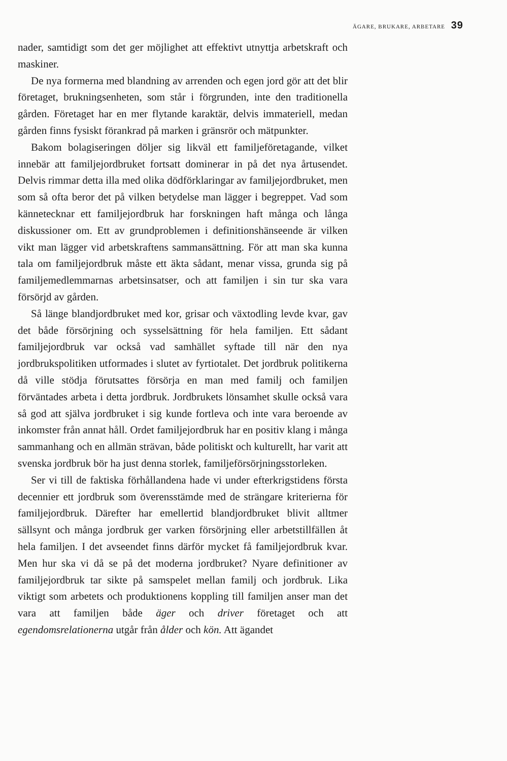ÄGARE, BRUKARE, ARBETARE 39
nader, samtidigt som det ger möjlighet att effektivt utnyttja arbetskraft och maskiner.
De nya formerna med blandning av arrenden och egen jord gör att det blir företaget, brukningsenheten, som står i förgrunden, inte den traditionella gården. Företaget har en mer flytande karaktär, delvis immateriell, medan gården finns fysiskt förankrad på marken i gränsrör och mätpunkter.
Bakom bolagiseringen döljer sig likväl ett familjeföretagande, vilket innebär att familjejordbruket fortsatt dominerar in på det nya årtusendet. Delvis rimmar detta illa med olika dödförklaringar av familjejordbruket, men som så ofta beror det på vilken betydelse man lägger i begreppet. Vad som kännetecknar ett familjejordbruk har forskningen haft många och långa diskussioner om. Ett av grundproblemen i definitionshänseende är vilken vikt man lägger vid arbetskraftens sammansättning. För att man ska kunna tala om familjejordbruk måste ett äkta sådant, menar vissa, grunda sig på familjemedlemmarnas arbetsinsatser, och att familjen i sin tur ska vara försörjd av gården.
Så länge blandjordbruket med kor, grisar och växtodling levde kvar, gav det både försörjning och sysselsättning för hela familjen. Ett sådant familjejordbruk var också vad samhället syftade till när den nya jordbrukspolitiken utformades i slutet av fyrtiotalet. Det jordbruk politikerna då ville stödja förutsattes försörja en man med familj och familjen förväntades arbeta i detta jordbruk. Jordbrukets lönsamhet skulle också vara så god att själva jordbruket i sig kunde fortleva och inte vara beroende av inkomster från annat håll. Ordet familjejordbruk har en positiv klang i många sammanhang och en allmän strävan, både politiskt och kulturellt, har varit att svenska jordbruk bör ha just denna storlek, familjeförsörjningsstorleken.
Ser vi till de faktiska förhållandena hade vi under efterkrigstidens första decennier ett jordbruk som överensstämde med de strängare kriterierna för familjejordbruk. Därefter har emellertid blandjordbruket blivit alltmer sällsynt och många jordbruk ger varken försörjning eller arbetstillfällen åt hela familjen. I det avseendet finns därför mycket få familjejordbruk kvar. Men hur ska vi då se på det moderna jordbruket? Nyare definitioner av familjejordbruk tar sikte på samspelet mellan familj och jordbruk. Lika viktigt som arbetets och produktionens koppling till familjen anser man det vara att familjen både äger och driver företaget och att egendomsrelationerna utgår från ålder och kön. Att ägandet